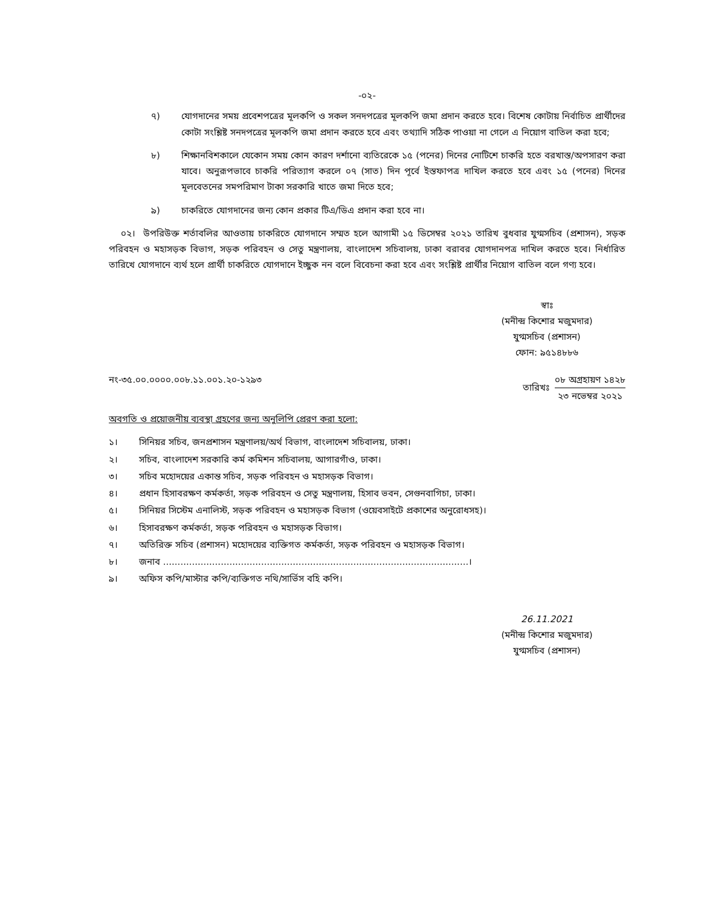-০২-
৭) যোগদানের সময় প্রবেশপত্রের মূলকপি ও সকল সনদপত্রের মূলকপি জমা প্রদান করতে হবে। বিশেষ কোটায় নির্বাচিত প্রার্থীদের কোটা সংশ্লিষ্ট সনদপত্রের মূলকপি জমা প্রদান করতে হবে এবং তথ্যাদি সঠিক পাওয়া না গেলে এ নিয়োগ বাতিল করা হবে;
৮) শিক্ষানবিশকালে যেকোন সময় কোন কারণ দর্শানো ব্যতিরেকে ১৫ (পনের) দিনের নোটিশে চাকরি হতে বরখাস্ত/অপসারণ করা যাবে। অনুরূপভাবে চাকরি পরিত্যাগ করলে ০৭ (সাত) দিন পূর্বে ইস্তফাপত্র দাখিল করতে হবে এবং ১৫ (পনের) দিনের মূলবেতনের সমপরিমাণ টাকা সরকারি খাতে জমা দিতে হবে;
৯) চাকরিতে যোগদানের জন্য কোন প্রকার টিএ/ডিএ প্রদান করা হবে না।
০২। উপরিউক্ত শর্তাবলির আওতায় চাকরিতে যোগদানে সম্মত হলে আগামী ১৫ ডিসেম্বর ২০২১ তারিখ বুধবার যুগ্মসচিব (প্রশাসন), সড়ক পরিবহন ও মহাসড়ক বিভাগ, সড়ক পরিবহন ও সেতু মন্ত্রণালয়, বাংলাদেশ সচিবালয়, ঢাকা বরাবর যোগদানপত্র দাখিল করতে হবে। নির্ধারিত তারিখে যোগদানে ব্যর্থ হলে প্রার্থী চাকরিতে যোগদানে ইচ্ছুক নন বলে বিবেচনা করা হবে এবং সংশ্লিষ্ট প্রার্থীর নিয়োগ বাতিল বলে গণ্য হবে।
স্বাঃ
(মনীন্দ্র কিশোর মজুমদার)
যুগ্মসচিব (প্রশাসন)
ফোন: ৯৫১৪৮৮৬
নং-৩৫.০০.০০০০.০০৮.১১.০০১.২০-১২৯৩
তারিখঃ
০৮ অগ্রহায়ণ ১৪২৮
২৩ নভেম্বর ২০২১
অবগতি ও প্রয়োজনীয় ব্যবস্থা গ্রহণের জন্য অনুলিপি প্রেরণ করা হলো:
১। সিনিয়র সচিব, জনপ্রশাসন মন্ত্রণালয়/অর্থ বিভাগ, বাংলাদেশ সচিবালয়, ঢাকা।
২। সচিব, বাংলাদেশ সরকারি কর্ম কমিশন সচিবালয়, আগারগাঁও, ঢাকা।
৩। সচিব মহোদয়ের একান্ত সচিব, সড়ক পরিবহন ও মহাসড়ক বিভাগ।
৪। প্রধান হিসাবরক্ষণ কর্মকর্তা, সড়ক পরিবহন ও সেতু মন্ত্রণালয়, হিসাব ভবন, সেগুনবাগিচা, ঢাকা।
৫। সিনিয়র সিস্টেম এনালিস্ট, সড়ক পরিবহন ও মহাসড়ক বিভাগ (ওয়েবসাইটে প্রকাশের অনুরোধসহ)।
৬। হিসাবরক্ষণ কর্মকর্তা, সড়ক পরিবহন ও মহাসড়ক বিভাগ।
৭। অতিরিক্ত সচিব (প্রশাসন) মহোদয়ের ব্যক্তিগত কর্মকর্তা, সড়ক পরিবহন ও মহাসড়ক বিভাগ।
৮। জনাব ..........................................................................................................।
৯। অফিস কপি/মাস্টার কপি/ব্যক্তিগত নথি/সার্ভিস বহি কপি।
26.11.2021
(মনীন্দ্র কিশোর মজুমদার)
যুগ্মসচিব (প্রশাসন)